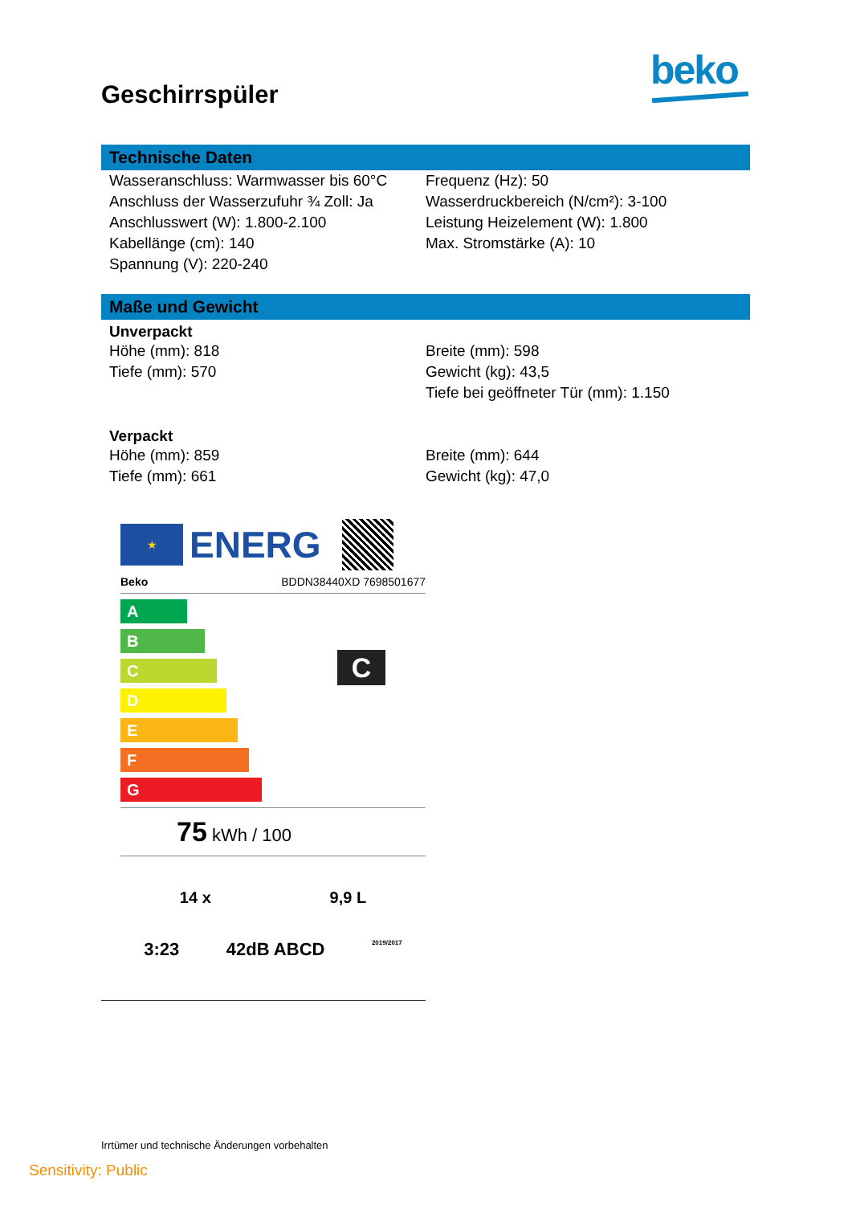beko
Geschirrspüler
Technische Daten
Wasseranschluss: Warmwasser bis 60°C
Anschluss der Wasserzufuhr ¾ Zoll: Ja
Anschlusswert (W): 1.800-2.100
Kabellänge (cm): 140
Spannung (V): 220-240
Frequenz (Hz): 50
Wasserdruckbereich (N/cm²): 3-100
Leistung Heizelement (W): 1.800
Max. Stromstärke (A): 10
Maße und Gewicht
Unverpackt
Höhe (mm): 818
Tiefe (mm): 570
Breite (mm): 598
Gewicht (kg): 43,5
Tiefe bei geöffneter Tür (mm): 1.150
Verpackt
Höhe (mm): 859
Tiefe (mm): 661
Breite (mm): 644
Gewicht (kg): 47,0
★
ENERG
Beko BDDN38440XD 7698501677
A
B
C
D
E
F
G
C
75 kWh / 100
14 x 9,9 L
3:23 42dB ABCD 2019/2017
Irrtümer und technische Änderungen vorbehalten
Sensitivity: Public